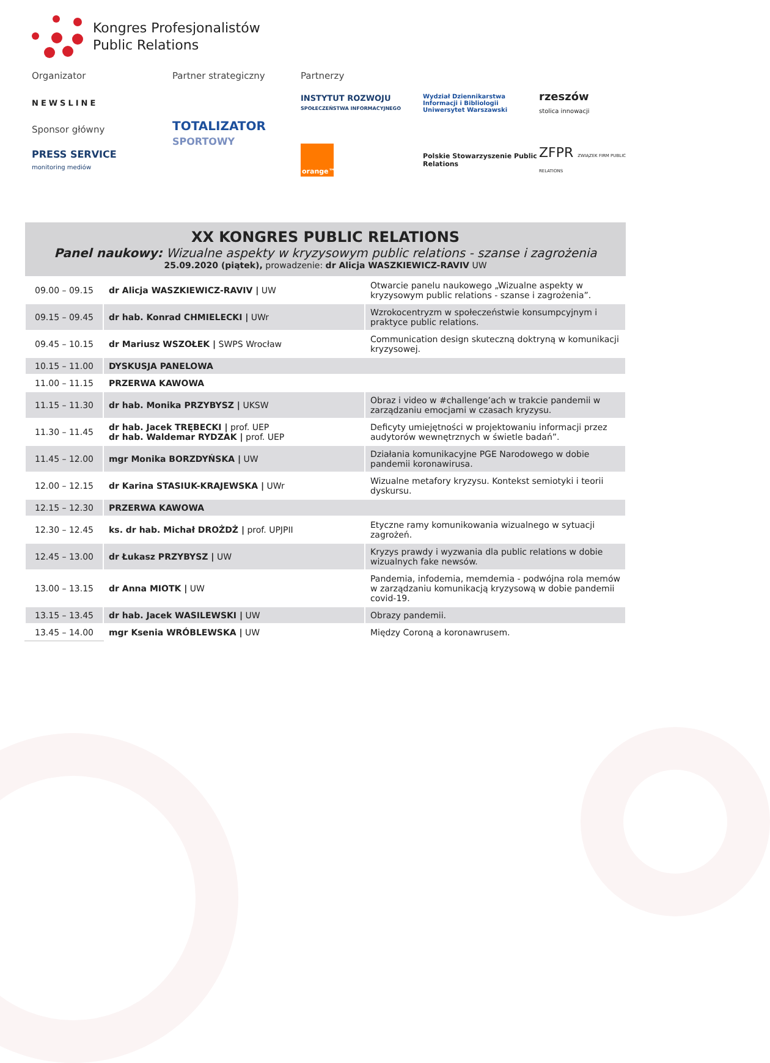Kongres Profesjonalistów
Public Relations
Organizator
Partner strategiczny
Partnerzy
NEWSLINE
TOTALIZATOR
SPORTOWY
INSTYTUT ROZWOJU
SPOŁECZEŃSTWA INFORMACYJNEGO
Wydział Dziennikarstwa Informacji i Bibliologii
Uniwersytet Warszawski
rzeszów
stolica innowacji
Sponsor główny
PRESS SERVICE
monitoring mediów
orange™
Polskie Stowarzyszenie Public Relations
ZFPR ZWIĄZEK FIRM PUBLIC RELATIONS
| XX KONGRES PUBLIC RELATIONS Panel naukowy: Wizualne aspekty w kryzysowym public relations - szanse i zagrożenia 25.09.2020 (piątek), prowadzenie: dr Alicja WASZKIEWICZ-RAVIV UW | | |
| --- | --- | --- |
| 09.00 – 09.15 | dr Alicja WASZKIEWICZ-RAVIV / UW | Otwarcie panelu naukowego „Wizualne aspekty w kryzysowym public relations - szanse i zagrożenia”. |
| 09.15 – 09.45 | dr hab. Konrad CHMIELECKI / UWr | Wzrokocentryzm w społeczeństwie konsumpcyjnym i praktyce public relations. |
| 09.45 – 10.15 | dr Mariusz WSZOŁEK / SWPS Wrocław | Communication design skuteczną doktryną w komunikacji kryzysowej. |
| 10.15 – 11.00 | DYSKUSJA PANELOWA | |
| 11.00 – 11.15 | PRZERWA KAWOWA | |
| 11.15 – 11.30 | dr hab. Monika PRZYBYSZ / UKSW | Obraz i video w #challenge’ach w trakcie pandemii w zarządzaniu emocjami w czasach kryzysu. |
| 11.30 – 11.45 | dr hab. Jacek TRĘBECKI / prof. UEP dr hab. Waldemar RYDZAK / prof. UEP | Deficyty umiejętności w projektowaniu informacji przez audytorów wewnętrznych w świetle badań”. |
| 11.45 – 12.00 | mgr Monika BORZDYŃSKA / UW | Działania komunikacyjne PGE Narodowego w dobie pandemii koronawirusa. |
| 12.00 – 12.15 | dr Karina STASIUK-KRAJEWSKA / UWr | Wizualne metafory kryzysu. Kontekst semiotyki i teorii dyskursu. |
| 12.15 – 12.30 | PRZERWA KAWOWA | |
| 12.30 – 12.45 | ks. dr hab. Michał DROŻDŻ / prof. UPJPII | Etyczne ramy komunikowania wizualnego w sytuacji zagrożeń. |
| 12.45 – 13.00 | dr Łukasz PRZYBYSZ / UW | Kryzys prawdy i wyzwania dla public relations w dobie wizualnych fake newsów. |
| 13.00 – 13.15 | dr Anna MIOTK / UW | Pandemia, infodemia, memdemia - podwójna rola memów w zarządzaniu komunikacją kryzysową w dobie pandemii covid-19. |
| 13.15 – 13.45 | dr hab. Jacek WASILEWSKI / UW | Obrazy pandemii. |
| 13.45 – 14.00 | mgr Ksenia WRÓBLEWSKA / UW | Między Coroną a koronawrusem. |